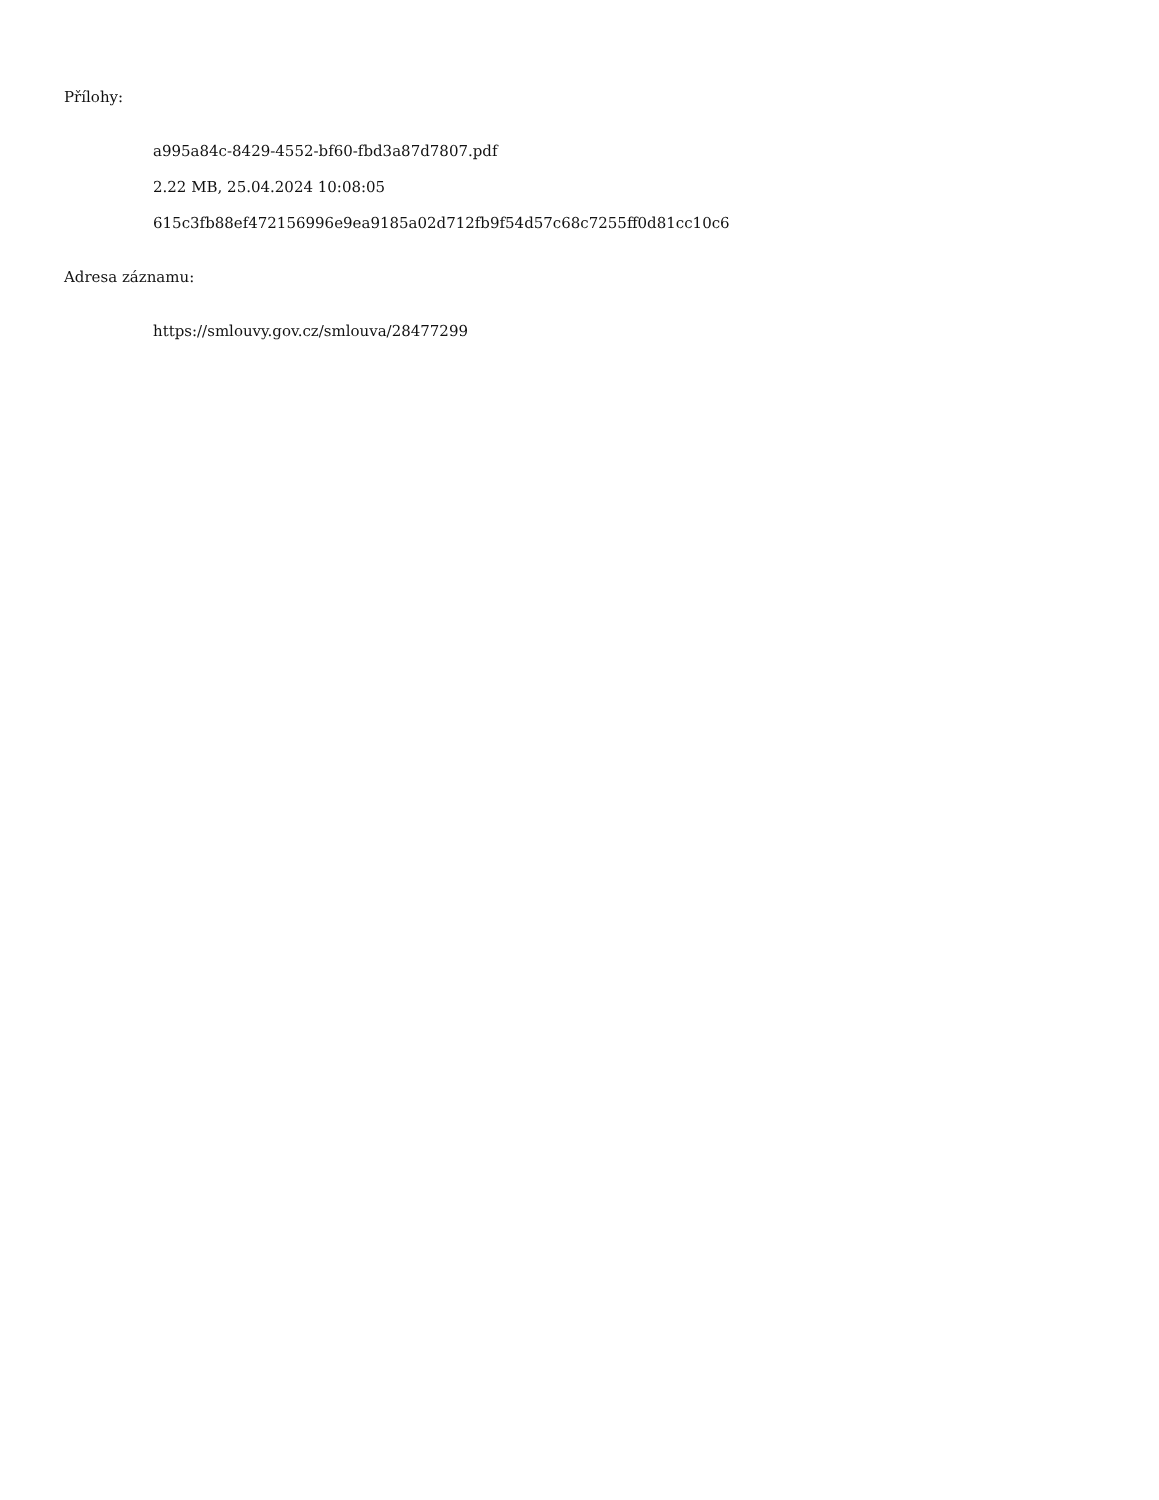Přílohy:
a995a84c-8429-4552-bf60-fbd3a87d7807.pdf
2.22 MB, 25.04.2024 10:08:05
615c3fb88ef472156996e9ea9185a02d712fb9f54d57c68c7255ff0d81cc10c6
Adresa záznamu:
https://smlouvy.gov.cz/smlouva/28477299